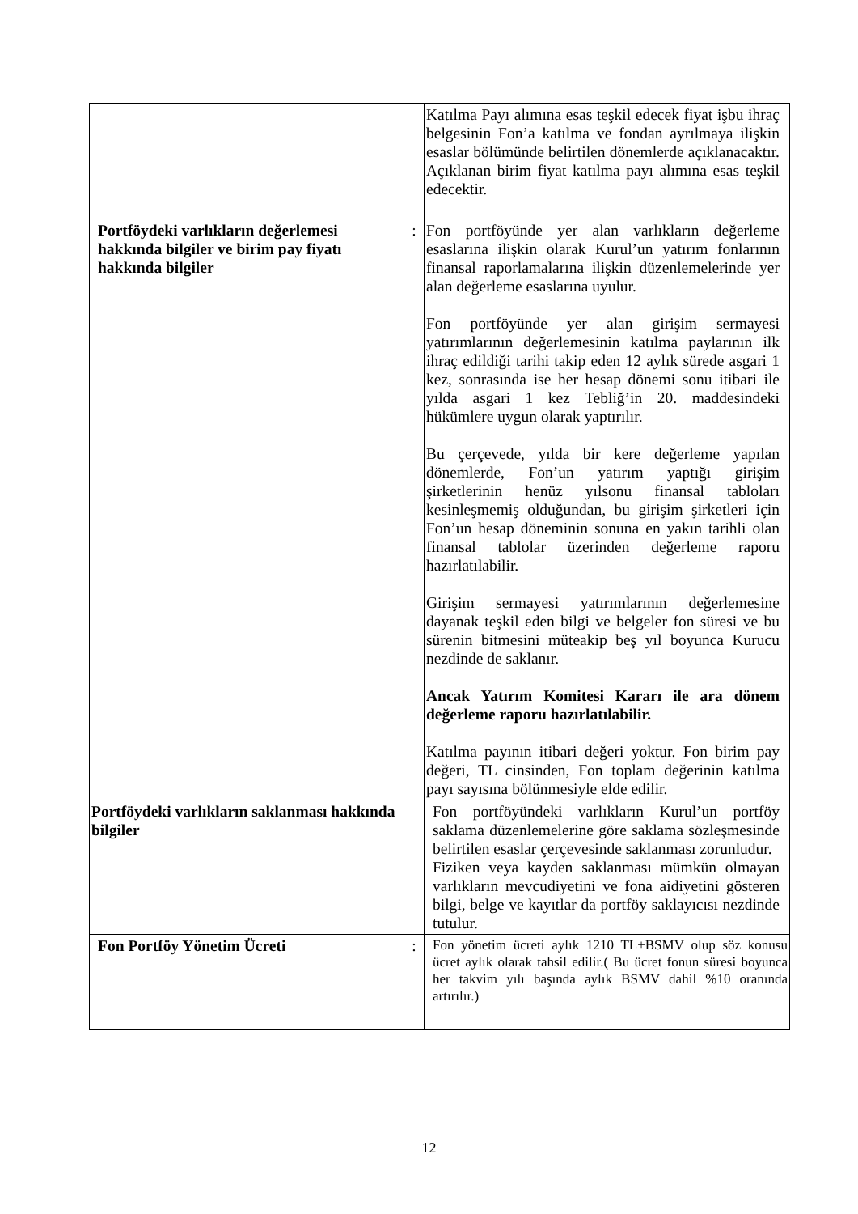| | | Katılma Payı alımına esas teşkil edecek fiyat işbu ihraç belgesinin Fon’a katılma ve fondan ayrılmaya ilişkin esaslar bölümünde belirtilen dönemlerde açıklanacaktır. Açıklanan birim fiyat katılma payı alımına esas teşkil edecektir. |
| Portföydeki varlıkların değerlemesi hakkında bilgiler ve birim pay fiyatı hakkında bilgiler | : | Fon portföyünde yer alan varlıkların değerleme esaslarına ilişkin olarak Kurul’un yatırım fonlarının finansal raporlamalarına ilişkin düzenlemelerinde yer alan değerleme esaslarına uyulur. Fon portföyünde yer alan girişim sermayesi yatırımlarının değerlemesinin katılma paylarının ilk ihraç edildiği tarihi takip eden 12 aylık sürede asgari 1 kez, sonrasında ise her hesap dönemi sonu itibari ile yılda asgari 1 kez Tebliğ’in 20. maddesindeki hükümlere uygun olarak yaptırılır. Bu çerçevede, yılda bir kere değerleme yapılan dönemlerde, Fon’un yatırım yaptığı girişim şirketlerinin henüz yılsonu finansal tabloları kesinleşmemiş olduğundan, bu girişim şirketleri için Fon’un hesap döneminin sonuna en yakın tarihli olan finansal tablolar üzerinden değerleme raporu hazırlatılabilir. Girişim sermayesi yatırımlarının değerlemesine dayanak teşkil eden bilgi ve belgeler fon süresi ve bu sürenin bitmesini müteakip beş yıl boyunca Kurucu nezdinde de saklanır. Ancak Yatırım Komitesi Kararı ile ara dönem değerleme raporu hazırlatılabilir. Katılma payının itibari değeri yoktur. Fon birim pay değeri, TL cinsinden, Fon toplam değerinin katılma payı sayısına bölünmesiyle elde edilir. |
| Portföydeki varlıkların saklanması hakkında bilgiler | | Fon portföyündeki varlıkların Kurul’un portföy saklama düzenlemelerine göre saklama sözleşmesinde belirtilen esaslar çerçevesinde saklanması zorunludur. Fiziken veya kayden saklanması mümkün olmayan varlıkların mevcudiyetini ve fona aidiyetini gösteren bilgi, belge ve kayıtlar da portföy saklayıcısı nezdinde tutulur. |
| Fon Portföy Yönetim Ücreti | : | Fon yönetim ücreti aylık 1210 TL+BSMV olup söz konusu ücret aylık olarak tahsil edilir.( Bu ücret fonun süresi boyunca her takvim yılı başında aylık BSMV dahil %10 oranında artırılır.) |
12